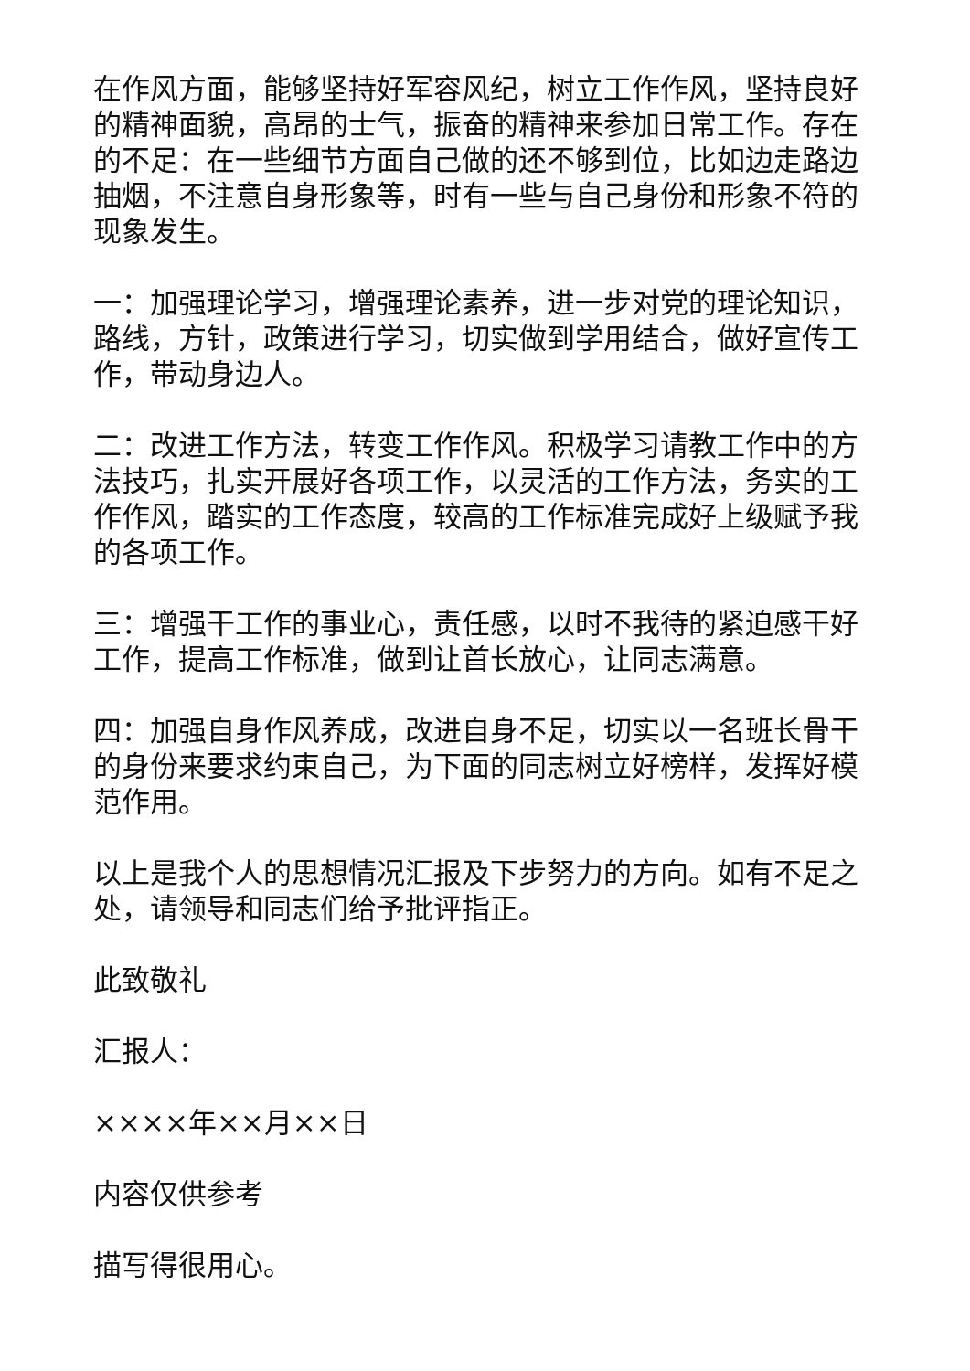在作风方面，能够坚持好军容风纪，树立工作作风，坚持良好的精神面貌，高昂的士气，振奋的精神来参加日常工作。存在的不足：在一些细节方面自己做的还不够到位，比如边走路边抽烟，不注意自身形象等，时有一些与自己身份和形象不符的现象发生。
一：加强理论学习，增强理论素养，进一步对党的理论知识，路线，方针，政策进行学习，切实做到学用结合，做好宣传工作，带动身边人。
二：改进工作方法，转变工作作风。积极学习请教工作中的方法技巧，扎实开展好各项工作，以灵活的工作方法，务实的工作作风，踏实的工作态度，较高的工作标准完成好上级赋予我的各项工作。
三：增强干工作的事业心，责任感，以时不我待的紧迫感干好工作，提高工作标准，做到让首长放心，让同志满意。
四：加强自身作风养成，改进自身不足，切实以一名班长骨干的身份来要求约束自己，为下面的同志树立好榜样，发挥好模范作用。
以上是我个人的思想情况汇报及下步努力的方向。如有不足之处，请领导和同志们给予批评指正。
此致敬礼
汇报人：
××××年××月××日
内容仅供参考
描写得很用心。